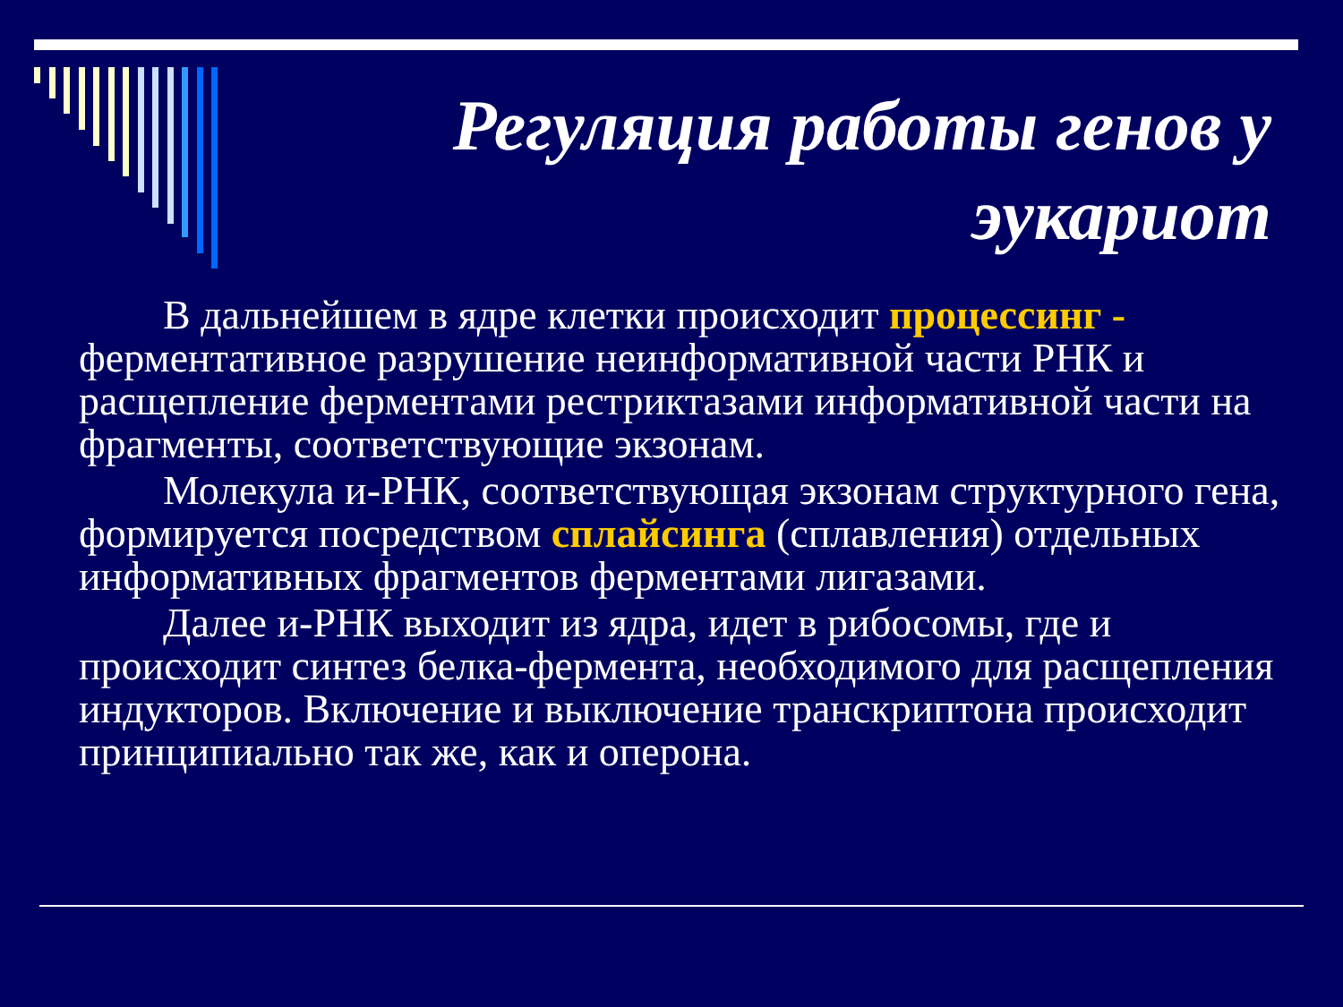Регуляция работы генов у эукариот
В дальнейшем в ядре клетки происходит процессинг - ферментативное разрушение неинформативной части РНК и расщепление ферментами рестриктазами информативной части на фрагменты, соответствующие экзонам.
Молекула и-РНК, соответствующая экзонам структурного гена, формируется посредством сплайсинга (сплавления) отдельных информативных фрагментов ферментами лигазами.
Далее и-РНК выходит из ядра, идет в рибосомы, где и происходит синтез белка-фермента, необходимого для расщепления индукторов. Включение и выключение транскриптона происходит принципиально так же, как и оперона.